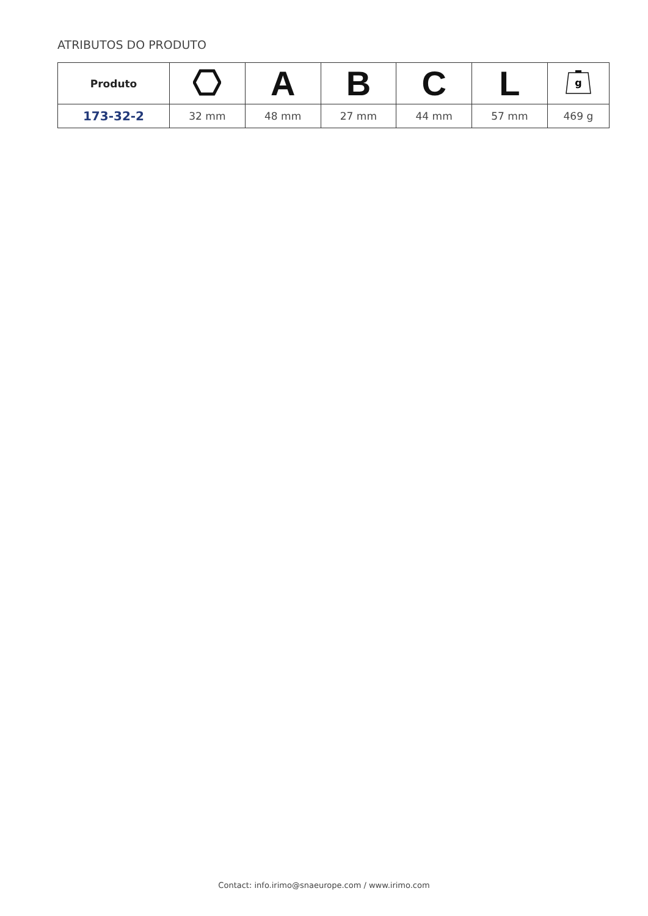ATRIBUTOS DO PRODUTO
| Produto | | A | B | C | L | g |
| --- | --- | --- | --- | --- | --- | --- |
| 173-32-2 | 32 mm | 48 mm | 27 mm | 44 mm | 57 mm | 469 g |
Contact: info.irimo@snaeurope.com / www.irimo.com